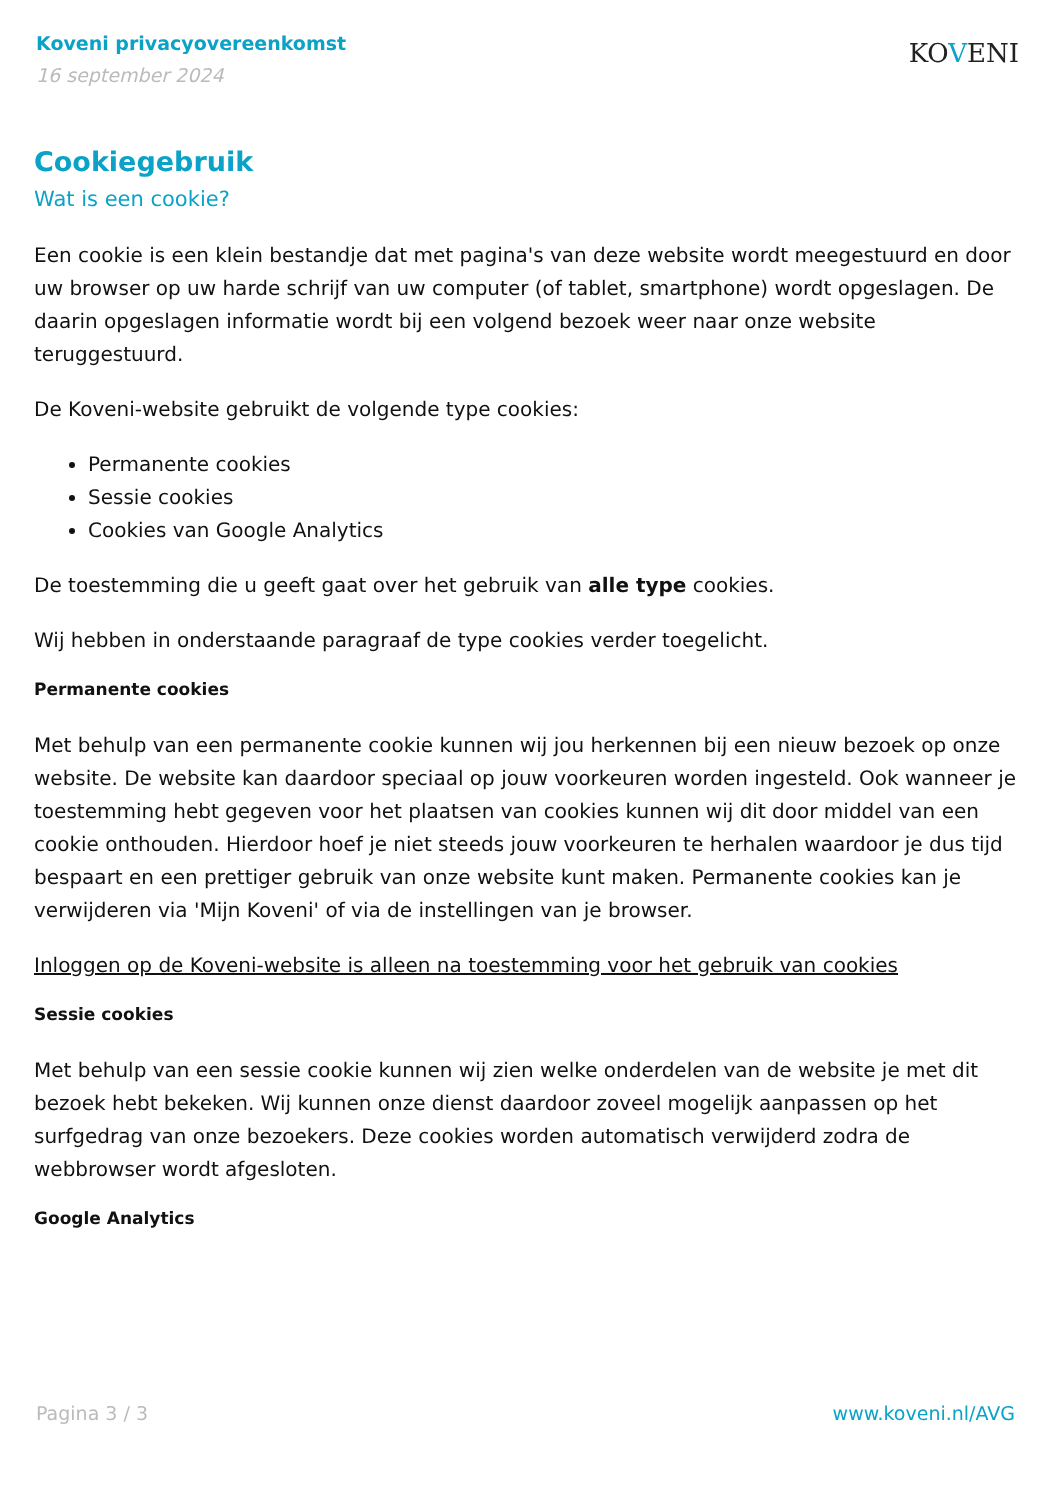Koveni privacyovereenkomst
16 september 2024
KOVENI
Cookiegebruik
Wat is een cookie?
Een cookie is een klein bestandje dat met pagina's van deze website wordt meegestuurd en door uw browser op uw harde schrijf van uw computer (of tablet, smartphone) wordt opgeslagen. De daarin opgeslagen informatie wordt bij een volgend bezoek weer naar onze website teruggestuurd.
De Koveni-website gebruikt de volgende type cookies:
Permanente cookies
Sessie cookies
Cookies van Google Analytics
De toestemming die u geeft gaat over het gebruik van alle type cookies.
Wij hebben in onderstaande paragraaf de type cookies verder toegelicht.
Permanente cookies
Met behulp van een permanente cookie kunnen wij jou herkennen bij een nieuw bezoek op onze website. De website kan daardoor speciaal op jouw voorkeuren worden ingesteld. Ook wanneer je toestemming hebt gegeven voor het plaatsen van cookies kunnen wij dit door middel van een cookie onthouden. Hierdoor hoef je niet steeds jouw voorkeuren te herhalen waardoor je dus tijd bespaart en een prettiger gebruik van onze website kunt maken. Permanente cookies kan je verwijderen via 'Mijn Koveni' of via de instellingen van je browser.
Inloggen op de Koveni-website is alleen na toestemming voor het gebruik van cookies
Sessie cookies
Met behulp van een sessie cookie kunnen wij zien welke onderdelen van de website je met dit bezoek hebt bekeken. Wij kunnen onze dienst daardoor zoveel mogelijk aanpassen op het surfgedrag van onze bezoekers. Deze cookies worden automatisch verwijderd zodra de webbrowser wordt afgesloten.
Google Analytics
Pagina 3 / 3 www.koveni.nl/AVG